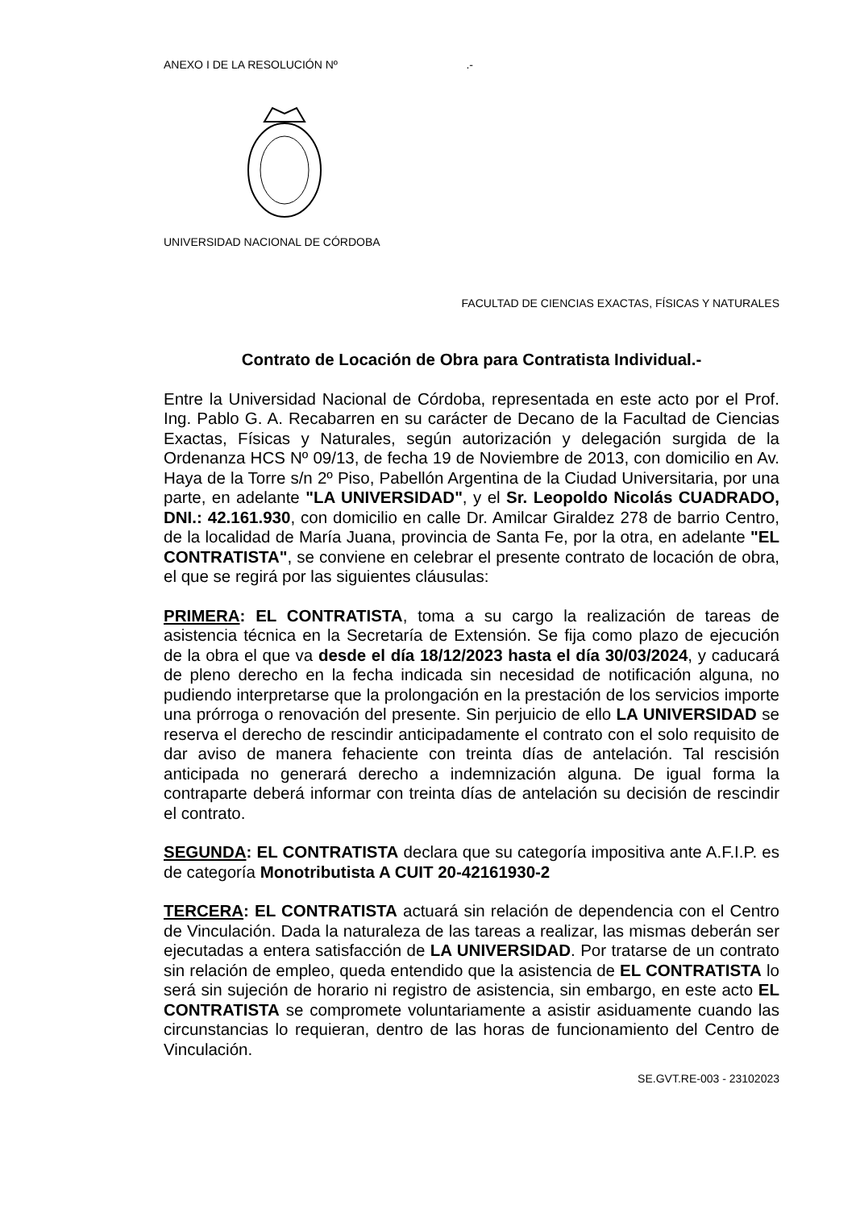ANEXO I DE LA RESOLUCIÓN Nº .-
UNIVERSIDAD NACIONAL DE CÓRDOBA
FACULTAD DE CIENCIAS EXACTAS, FÍSICAS Y NATURALES
Contrato de Locación de Obra para Contratista Individual.-
Entre la Universidad Nacional de Córdoba, representada en este acto por el Prof. Ing. Pablo G. A. Recabarren en su carácter de Decano de la Facultad de Ciencias Exactas, Físicas y Naturales, según autorización y delegación surgida de la Ordenanza HCS Nº 09/13, de fecha 19 de Noviembre de 2013, con domicilio en Av. Haya de la Torre s/n 2º Piso, Pabellón Argentina de la Ciudad Universitaria, por una parte, en adelante "LA UNIVERSIDAD", y el Sr. Leopoldo Nicolás CUADRADO, DNI.: 42.161.930, con domicilio en calle Dr. Amilcar Giraldez 278 de barrio Centro, de la localidad de María Juana, provincia de Santa Fe, por la otra, en adelante "EL CONTRATISTA", se conviene en celebrar el presente contrato de locación de obra, el que se regirá por las siguientes cláusulas:
PRIMERA: EL CONTRATISTA, toma a su cargo la realización de tareas de asistencia técnica en la Secretaría de Extensión. Se fija como plazo de ejecución de la obra el que va desde el día 18/12/2023 hasta el día 30/03/2024, y caducará de pleno derecho en la fecha indicada sin necesidad de notificación alguna, no pudiendo interpretarse que la prolongación en la prestación de los servicios importe una prórroga o renovación del presente. Sin perjuicio de ello LA UNIVERSIDAD se reserva el derecho de rescindir anticipadamente el contrato con el solo requisito de dar aviso de manera fehaciente con treinta días de antelación. Tal rescisión anticipada no generará derecho a indemnización alguna. De igual forma la contraparte deberá informar con treinta días de antelación su decisión de rescindir el contrato.
SEGUNDA: EL CONTRATISTA declara que su categoría impositiva ante A.F.I.P. es de categoría Monotributista A CUIT 20-42161930-2
TERCERA: EL CONTRATISTA actuará sin relación de dependencia con el Centro de Vinculación. Dada la naturaleza de las tareas a realizar, las mismas deberán ser ejecutadas a entera satisfacción de LA UNIVERSIDAD. Por tratarse de un contrato sin relación de empleo, queda entendido que la asistencia de EL CONTRATISTA lo será sin sujeción de horario ni registro de asistencia, sin embargo, en este acto EL CONTRATISTA se compromete voluntariamente a asistir asiduamente cuando las circunstancias lo requieran, dentro de las horas de funcionamiento del Centro de Vinculación.
SE.GVT.RE-003 - 23102023